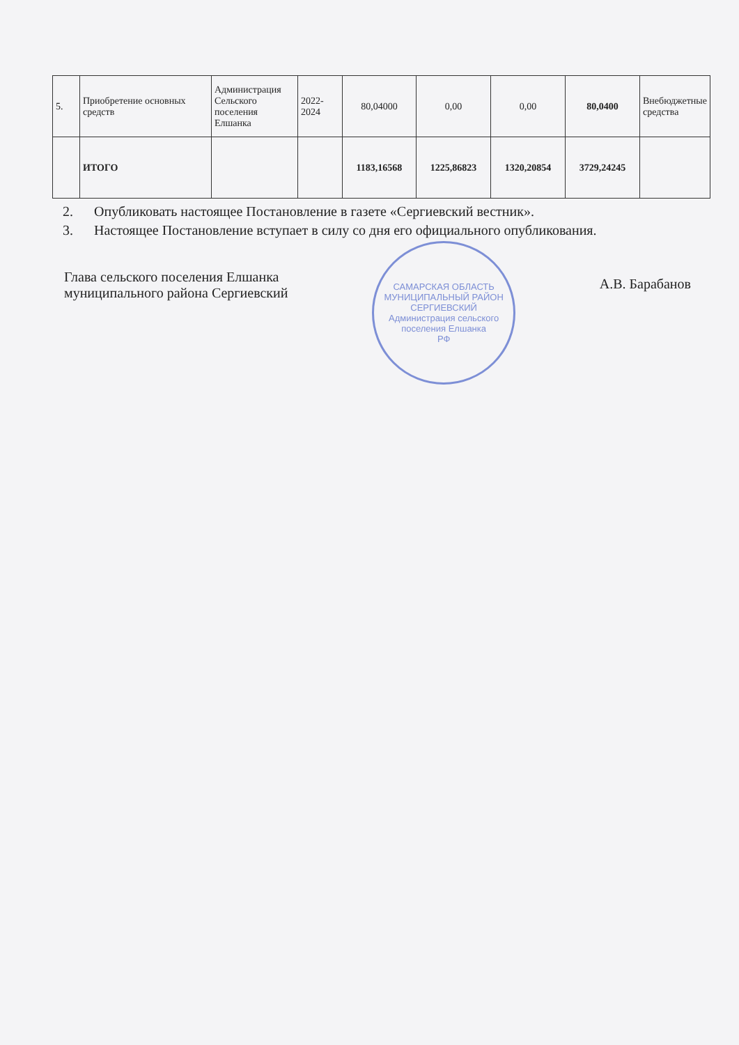| 5. | Приобретение основных средств | Администрация Сельского поселения Елшанка | 2022-2024 | 80,04000 | 0,00 | 0,00 | 80,0400 | Внебюджетные средства |
| | ИТОГО | | | 1183,16568 | 1225,86823 | 1320,20854 | 3729,24245 | |
2. Опубликовать настоящее Постановление в газете «Сергиевский вестник».
3. Настоящее Постановление вступает в силу со дня его официального опубликования.
Глава сельского поселения Елшанка
муниципального района Сергиевский
САМАРСКАЯ ОБЛАСТЬ МУНИЦИПАЛЬНЫЙ РАЙОН СЕРГИЕВСКИЙ
Администрация сельского поселения Елшанка
РФ
А.В. Барабанов